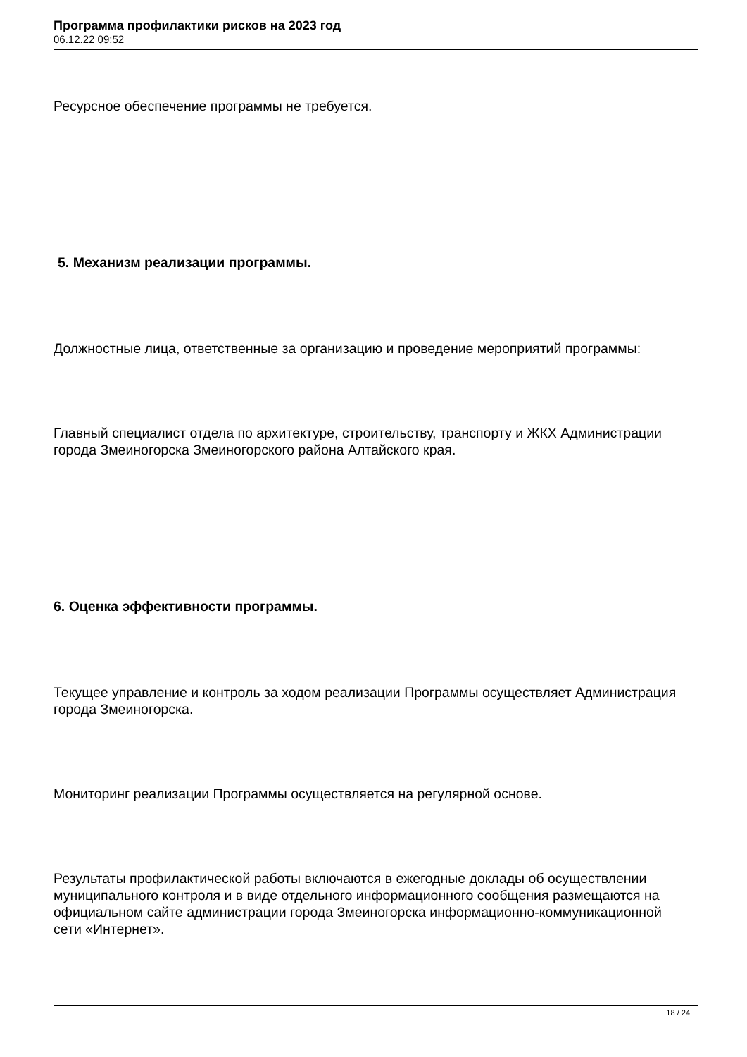Программа профилактики рисков на 2023 год
06.12.22 09:52
Ресурсное обеспечение программы не требуется.
5. Механизм реализации программы.
Должностные лица, ответственные за организацию и проведение мероприятий программы:
Главный специалист отдела по архитектуре, строительству, транспорту и ЖКХ Администрации города Змеиногорска Змеиногорского района Алтайского края.
6. Оценка эффективности программы.
Текущее управление и контроль за ходом реализации Программы осуществляет Администрация города Змеиногорска.
Мониторинг реализации Программы осуществляется на регулярной основе.
Результаты профилактической работы включаются в ежегодные доклады об осуществлении муниципального контроля и в виде отдельного информационного сообщения размещаются на официальном сайте администрации города Змеиногорска информационно-коммуникационной сети «Интернет».
18 / 24